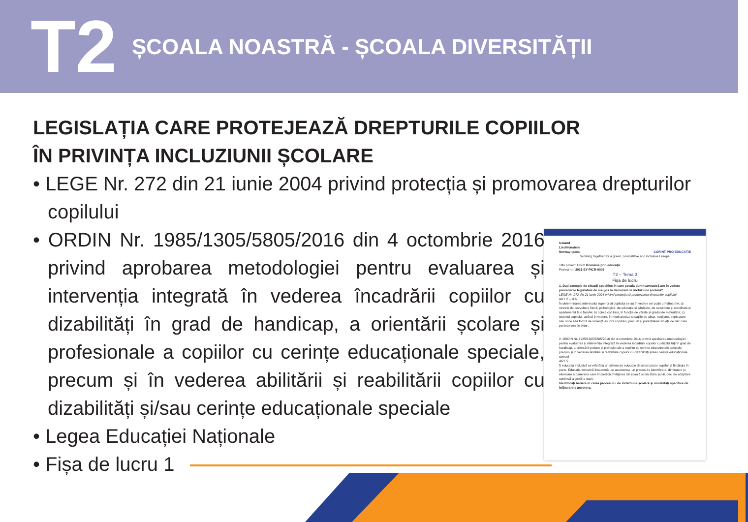T2
ȘCOALA NOASTRĂ - ȘCOALA DIVERSITĂȚII
LEGISLAȚIA CARE PROTEJEAZĂ DREPTURILE COPIILOR
ÎN PRIVINȚA INCLUZIUNII ȘCOLARE
• LEGE Nr. 272 din 21 iunie 2004 privind protecția și promovarea drepturilor copilului
• ORDIN Nr. 1985/1305/5805/2016 din 4 octombrie 2016 privind aprobarea metodologiei pentru evaluarea și intervenția integrată în vederea încadrării copiilor cu dizabilități în grad de handicap, a orientării școlare și profesionale a copiilor cu cerințe educaționale speciale, precum și în vederea abilitării și reabilitării copiilor cu dizabilități și/sau cerințe educaționale speciale
• Legea Educației Naționale
• Fișa de lucru 1
Iceland
Liechtenstein
Norway grants CORINT PRO EDUCAȚIE
Working together for a green, competitive and inclusive Europe
Titlu proiect: Unim România prin educație
Proiect nr.: 2021-EY-PICR-0003
T2 – Tema 3
Fișa de lucru
1. Dați exemple de situații specifice în care școala dumneavoastră are în vedere prevederile legislative de mai jos în demersul de incluziune școlară?
LEGE Nr. 272 din 21 iunie 2004 privind protecția și promovarea drepturilor copilului
ART 2 – al 6
În determinarea interesului superior al copilului se au în vedere cel puțin următoarele: a) nevoile de dezvoltare fizică, psihologică, de educație și sănătate, de securitate și stabilitate și apartenență la o familie; b) opinia copilului, în funcție de vârsta și gradul de maturitate; c) istoricul copilului, având în vedere, în mod special, situațiile de abuz, neglijare, exploatare sau orice altă formă de violență asupra copilului, precum și potențialele situații de risc care pot interveni în viitor;
2. ORDIN Nr. 1985/1305/5805/2016 din 4 octombrie 2016 privind aprobarea metodologiei pentru evaluarea și intervenția integrată în vederea încadrării copiilor cu dizabilități în grad de handicap, a orientării școlare și profesionale a copiilor cu cerințe educaționale speciale, precum și în vederea abilitării și reabilitării copiilor cu dizabilități și/sau cerințe educaționale special
ART 5
f) educația incluzivă se referă la un sistem de educație deschis tuturor copiilor și fiecăruia în parte. Educația incluzivă înseamnă, de asemenea, un proces de identificare, diminuare și eliminare a barierelor care împiedică învățarea din școală și din afara școlii, deci de adaptare continuă a școlii la copii.
Identificați bariere în calea procesului de incluziune școlară și modalități specifice de înlăturare a acestora: